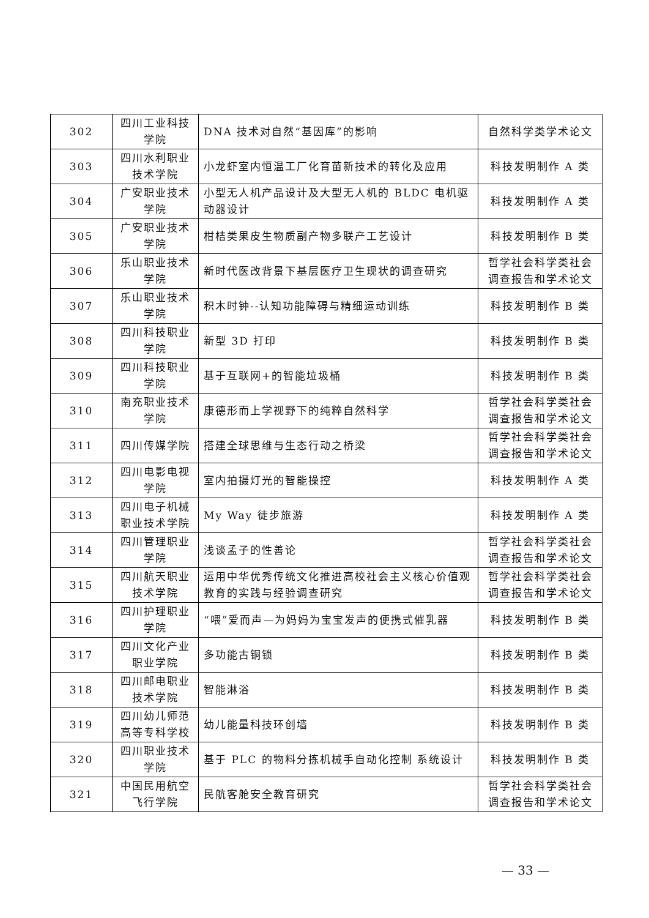| 302 | 四川工业科技学院 | DNA 技术对自然“基因库”的影响 | 自然科学类学术论文 |
| 303 | 四川水利职业技术学院 | 小龙虾室内恒温工厂化育苗新技术的转化及应用 | 科技发明制作 A 类 |
| 304 | 广安职业技术学院 | 小型无人机产品设计及大型无人机的 BLDC 电机驱动器设计 | 科技发明制作 A 类 |
| 305 | 广安职业技术学院 | 柑桔类果皮生物质副产物多联产工艺设计 | 科技发明制作 B 类 |
| 306 | 乐山职业技术学院 | 新时代医改背景下基层医疗卫生现状的调查研究 | 哲学社会科学类社会调查报告和学术论文 |
| 307 | 乐山职业技术学院 | 积木时钟--认知功能障碍与精细运动训练 | 科技发明制作 B 类 |
| 308 | 四川科技职业学院 | 新型 3D 打印 | 科技发明制作 B 类 |
| 309 | 四川科技职业学院 | 基于互联网+的智能垃圾桶 | 科技发明制作 B 类 |
| 310 | 南充职业技术学院 | 康德形而上学视野下的纯粹自然科学 | 哲学社会科学类社会调查报告和学术论文 |
| 311 | 四川传媒学院 | 搭建全球思维与生态行动之桥梁 | 哲学社会科学类社会调查报告和学术论文 |
| 312 | 四川电影电视学院 | 室内拍摄灯光的智能操控 | 科技发明制作 A 类 |
| 313 | 四川电子机械职业技术学院 | My Way 徒步旅游 | 科技发明制作 A 类 |
| 314 | 四川管理职业学院 | 浅谈孟子的性善论 | 哲学社会科学类社会调查报告和学术论文 |
| 315 | 四川航天职业技术学院 | 运用中华优秀传统文化推进高校社会主义核心价值观教育的实践与经验调查研究 | 哲学社会科学类社会调查报告和学术论文 |
| 316 | 四川护理职业学院 | “喂”爱而声—为妈妈为宝宝发声的便携式催乳器 | 科技发明制作 B 类 |
| 317 | 四川文化产业职业学院 | 多功能古铜锁 | 科技发明制作 B 类 |
| 318 | 四川邮电职业技术学院 | 智能淋浴 | 科技发明制作 B 类 |
| 319 | 四川幼儿师范高等专科学校 | 幼儿能量科技环创墙 | 科技发明制作 B 类 |
| 320 | 四川职业技术学院 | 基于 PLC 的物料分拣机械手自动化控制 系统设计 | 科技发明制作 B 类 |
| 321 | 中国民用航空飞行学院 | 民航客舱安全教育研究 | 哲学社会科学类社会调查报告和学术论文 |
— 33 —